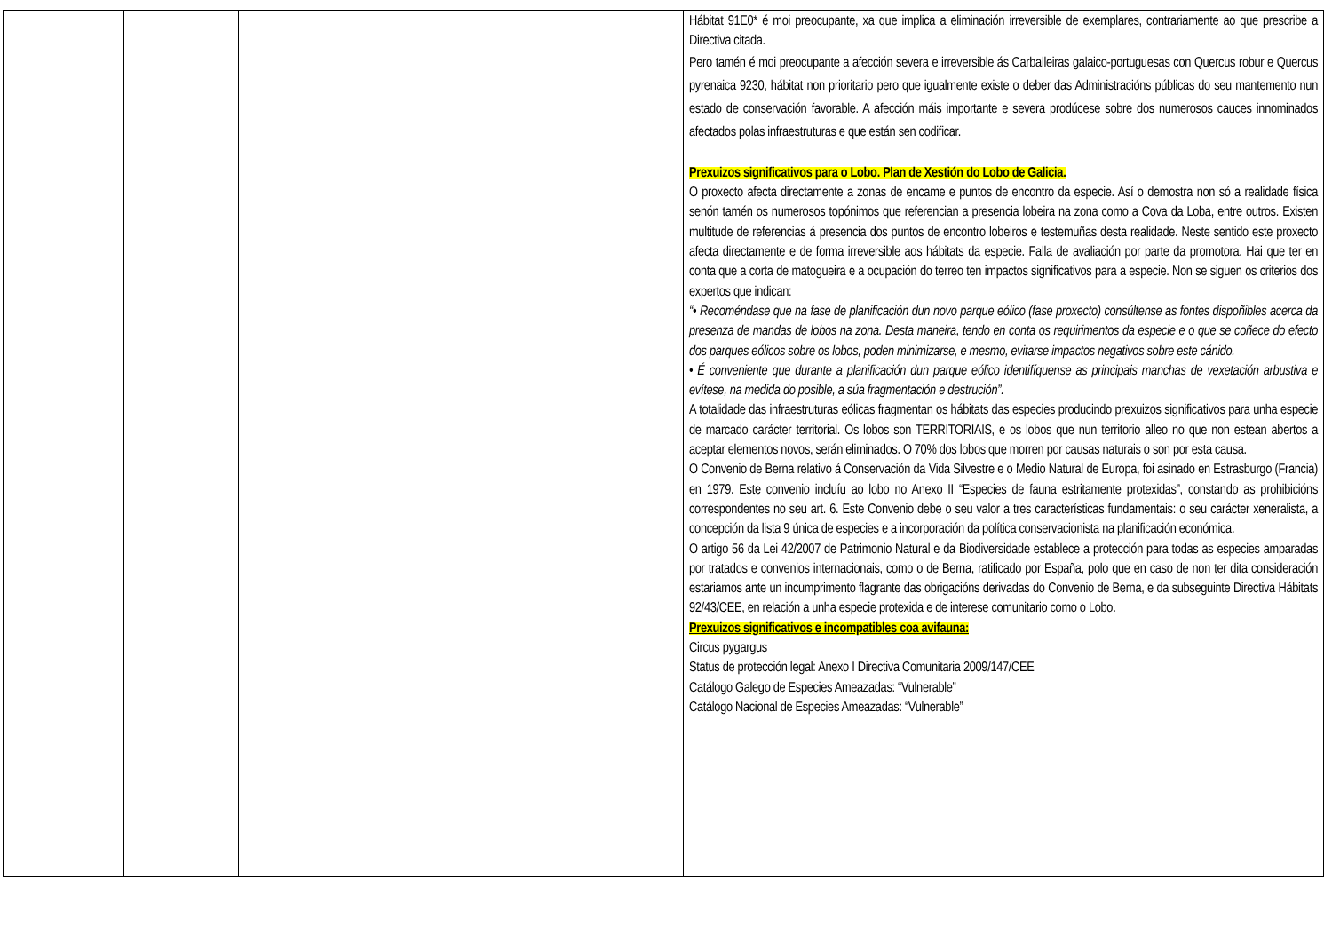| | | | | Hábitat 91E0* é moi preocupante, xa que implica a eliminación irreversible de exemplares, contrariamente ao que prescribe a Directiva citada. Pero tamén é moi preocupante a afección severa e irreversible ás Carballeiras galaico-portuguesas con Quercus robur e Quercus pyrenaica 9230, hábitat non prioritario pero que igualmente existe o deber das Administracións públicas do seu mantemento nun estado de conservación favorable. A afección máis importante e severa prodúcese sobre dos numerosos cauces innominados afectados polas infraestruturas e que están sen codificar. Prexuizos significativos para o Lobo. Plan de Xestión do Lobo de Galicia. O proxecto afecta directamente a zonas de encame e puntos de encontro da especie. Así o demostra non só a realidade física senón tamén os numerosos topónimos que referencian a presencia lobeira na zona como a Cova da Loba, entre outros. Existen multitude de referencias á presencia dos puntos de encontro lobeiros e testemuñas desta realidade. Neste sentido este proxecto afecta directamente e de forma irreversible aos hábitats da especie. Falla de avaliación por parte da promotora. Hai que ter en conta que a corta de matogueira e a ocupación do terreo ten impactos significativos para a especie. Non se siguen os criterios dos expertos que indican: “• Recoméndase que na fase de planificación dun novo parque eólico (fase proxecto) consúltense as fontes dispoñibles acerca da presenza de mandas de lobos na zona. Desta maneira, tendo en conta os requirimentos da especie e o que se coñece do efecto dos parques eólicos sobre os lobos, poden minimizarse, e mesmo, evitarse impactos negativos sobre este cánido. • É conveniente que durante a planificación dun parque eólico identifíquense as principais manchas de vexetación arbustiva e evítese, na medida do posible, a súa fragmentación e destrución”. A totalidade das infraestruturas eólicas fragmentan os hábitats das especies producindo prexuizos significativos para unha especie de marcado carácter territorial. Os lobos son TERRITORIAIS, e os lobos que nun territorio alleo no que non estean abertos a aceptar elementos novos, serán eliminados. O 70% dos lobos que morren por causas naturais o son por esta causa. O Convenio de Berna relativo á Conservación da Vida Silvestre e o Medio Natural de Europa, foi asinado en Estrasburgo (Francia) en 1979. Este convenio incluíu ao lobo no Anexo II “Especies de fauna estritamente protexidas”, constando as prohibicións correspondentes no seu art. 6. Este Convenio debe o seu valor a tres características fundamentais: o seu carácter xeneralista, a concepción da lista 9 única de especies e a incorporación da política conservacionista na planificación económica. O artigo 56 da Lei 42/2007 de Patrimonio Natural e da Biodiversidade establece a protección para todas as especies amparadas por tratados e convenios internacionais, como o de Berna, ratificado por España, polo que en caso de non ter dita consideración estariamos ante un incumprimento flagrante das obrigacións derivadas do Convenio de Berna, e da subseguinte Directiva Hábitats 92/43/CEE, en relación a unha especie protexida e de interese comunitario como o Lobo. Prexuizos significativos e incompatibles coa avifauna: Circus pygargus Status de protección legal: Anexo I Directiva Comunitaria 2009/147/CEE Catálogo Galego de Especies Ameazadas: “Vulnerable” Catálogo Nacional de Especies Ameazadas: “Vulnerable” |